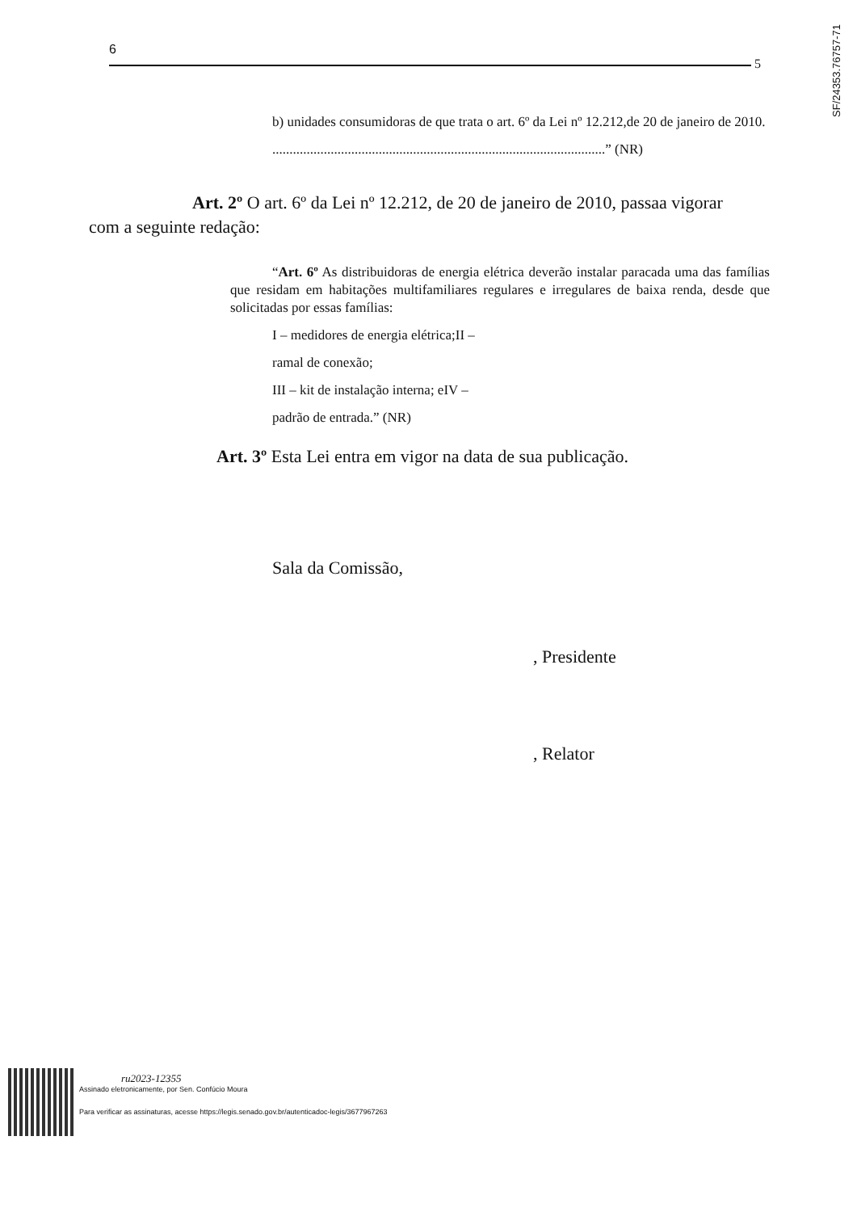6 5
SF/24353.76757-71
b) unidades consumidoras de que trata o art. 6º da Lei nº 12.212,de 20 de janeiro de 2010.
.................................................................................................” (NR)
Art. 2º O art. 6º da Lei nº 12.212, de 20 de janeiro de 2010, passaa vigorar com a seguinte redação:
“Art. 6º As distribuidoras de energia elétrica deverão instalar paracada uma das famílias que residam em habitações multifamiliares regulares e irregulares de baixa renda, desde que solicitadas por essas famílias:
I – medidores de energia elétrica;II –
ramal de conexão;
III – kit de instalação interna; eIV –
padrão de entrada.” (NR)
Art. 3º Esta Lei entra em vigor na data de sua publicação.
Sala da Comissão,
, Presidente
, Relator
ru2023-12355
Assinado eletronicamente, por Sen. Confúcio Moura
Para verificar as assinaturas, acesse https://legis.senado.gov.br/autenticadoc-legis/3677967263